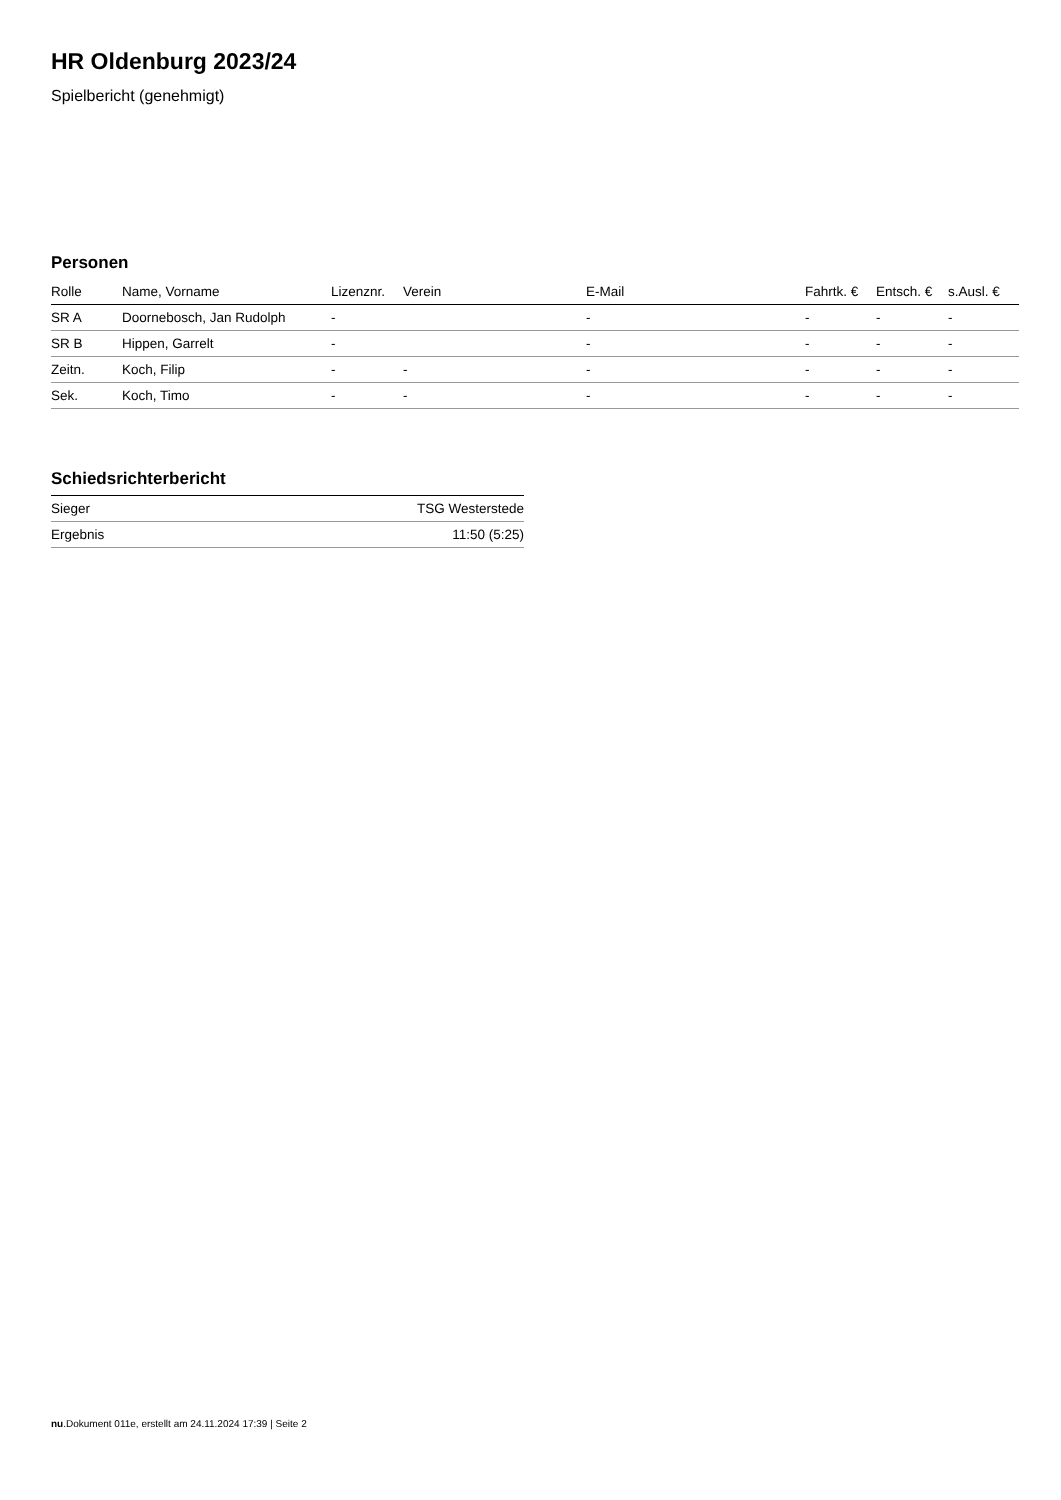HR Oldenburg 2023/24
Spielbericht (genehmigt)
Personen
| Rolle | Name, Vorname | Lizenznr. | Verein | E-Mail | Fahrtk. € | Entsch. € | s.Ausl. € |
| --- | --- | --- | --- | --- | --- | --- | --- |
| SR A | Doornebosch, Jan Rudolph | - | | - | - | - | - |
| SR B | Hippen, Garrelt | - | | - | - | - | - |
| Zeitn. | Koch, Filip | - | - | - | - | - | - |
| Sek. | Koch, Timo | - | - | - | - | - | - |
Schiedsrichterbericht
| Sieger | TSG Westerstede |
| Ergebnis | 11:50 (5:25) |
nu.Dokument 011e, erstellt am 24.11.2024 17:39 | Seite 2